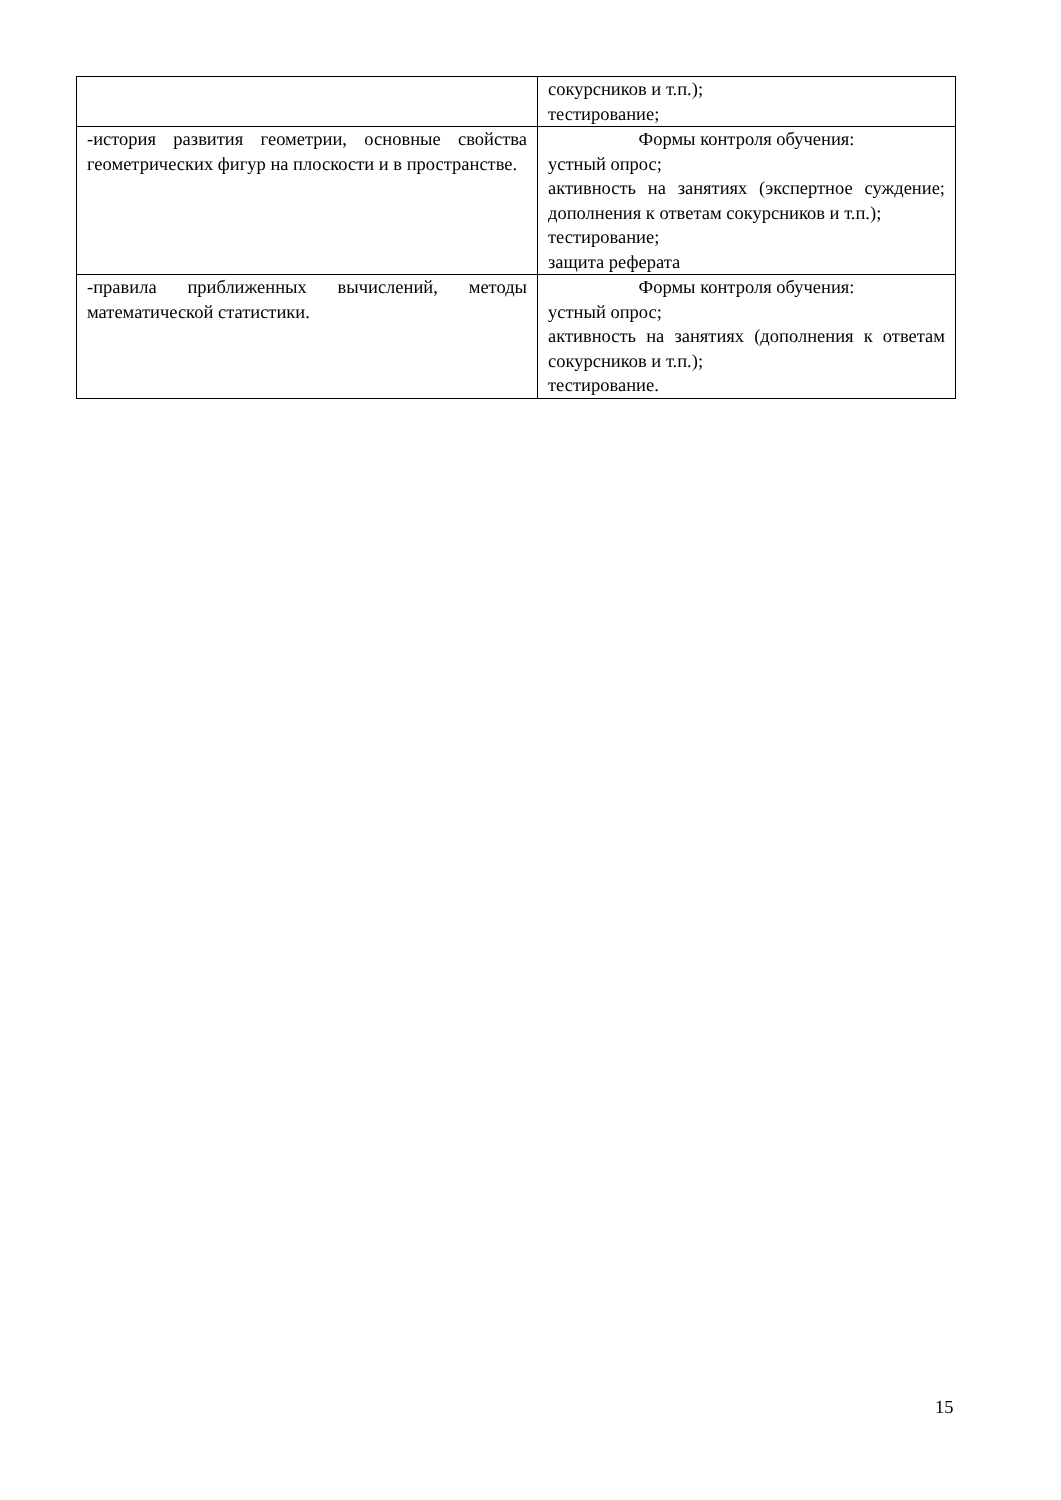| | сокурсников и т.п.); тестирование; |
| -история развития геометрии, основные свойства геометрических фигур на плоскости и в пространстве. | Формы контроля обучения: устный опрос; активность на занятиях (экспертное суждение; дополнения к ответам сокурсников и т.п.); тестирование; защита реферата |
| -правила приближенных вычислений, методы математической статистики. | Формы контроля обучения: устный опрос; активность на занятиях (дополнения к ответам сокурсников и т.п.); тестирование. |
15